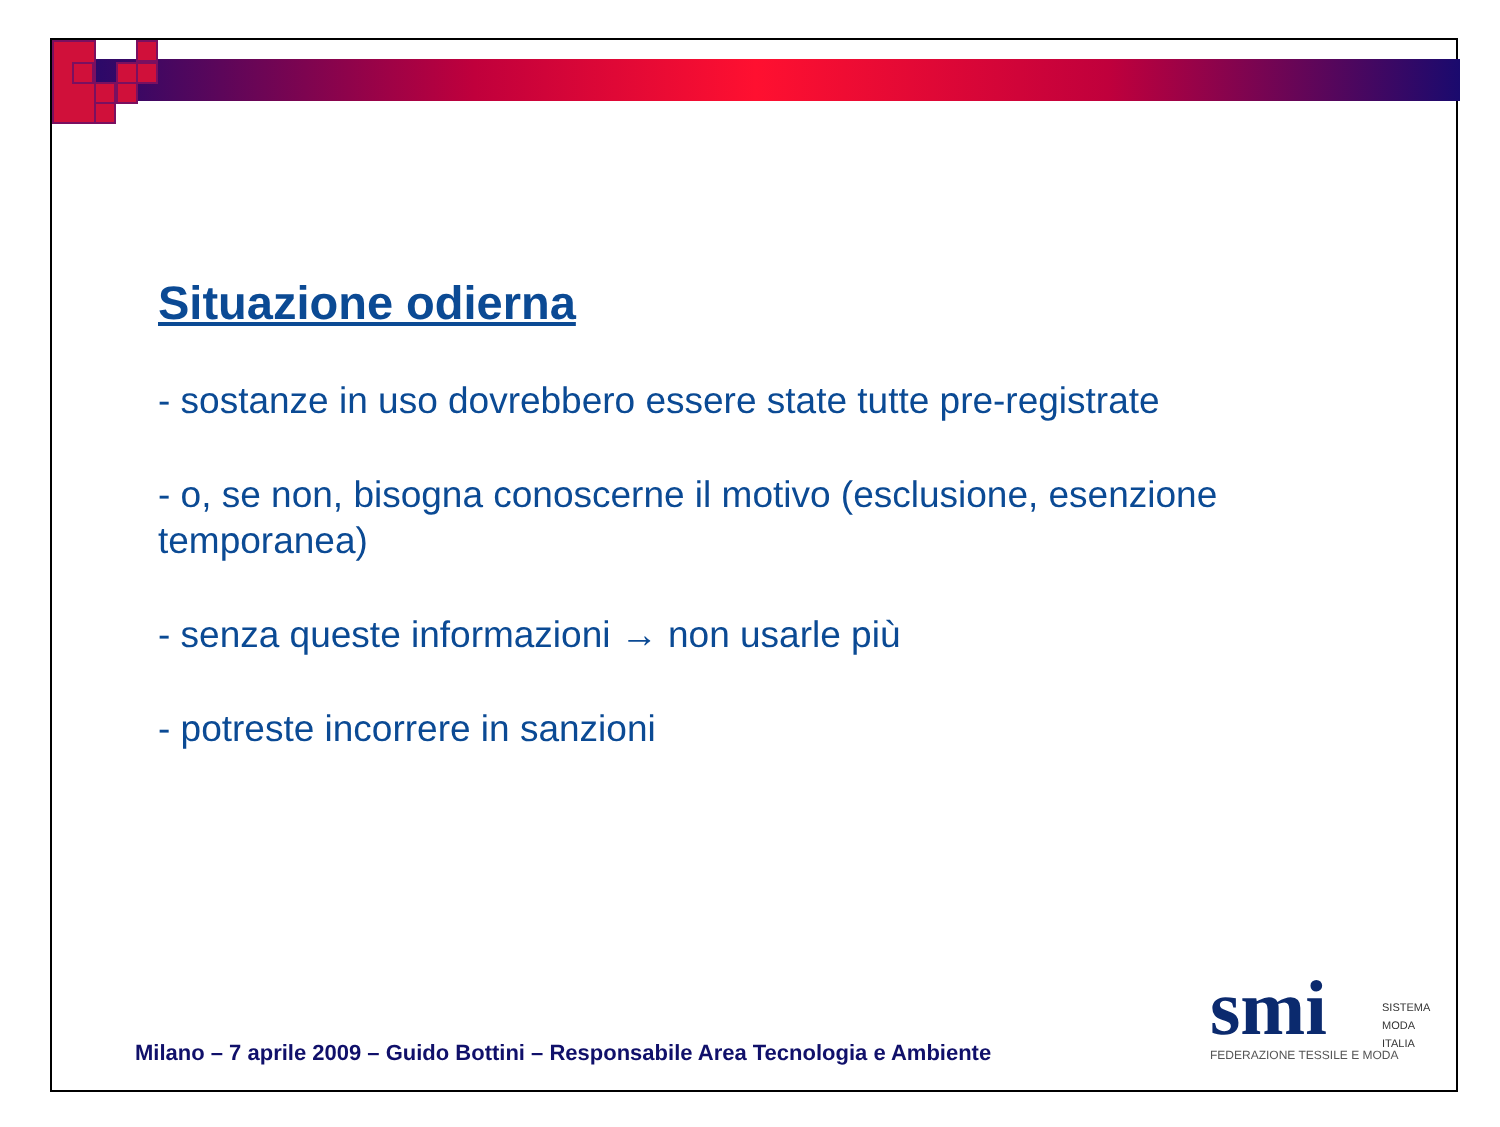Situazione odierna
- sostanze in uso dovrebbero essere state tutte pre-registrate
- o, se non, bisogna conoscerne il motivo (esclusione, esenzione temporanea)
- senza queste informazioni → non usarle più
- potreste incorrere in sanzioni
Milano – 7 aprile 2009 – Guido Bottini – Responsabile Area Tecnologia e Ambiente
smi
SISTEMA
MODA
ITALIA
FEDERAZIONE TESSILE E MODA